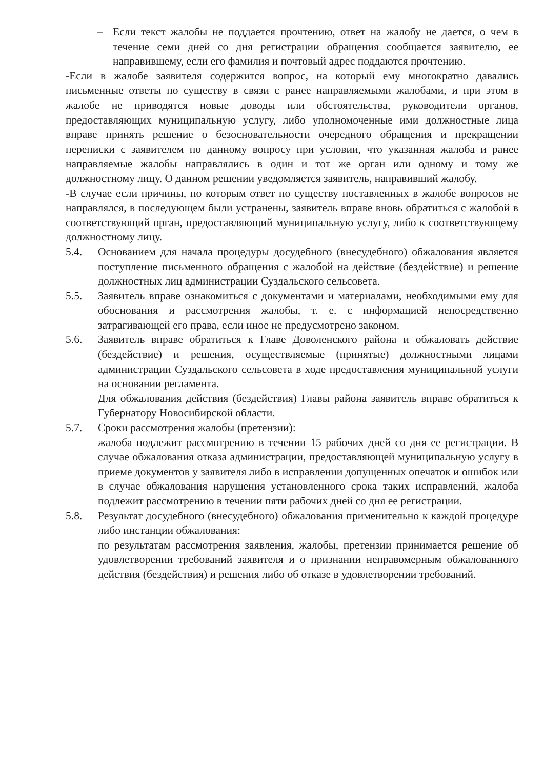– Если текст жалобы не поддается прочтению, ответ на жалобу не дается, о чем в течение семи дней со дня регистрации обращения сообщается заявителю, ее направившему, если его фамилия и почтовый адрес поддаются прочтению.
-Если в жалобе заявителя содержится вопрос, на который ему многократно давались письменные ответы по существу в связи с ранее направляемыми жалобами, и при этом в жалобе не приводятся новые доводы или обстоятельства, руководители органов, предоставляющих муниципальную услугу, либо уполномоченные ими должностные лица вправе принять решение о безосновательности очередного обращения и прекращении переписки с заявителем по данному вопросу при условии, что указанная жалоба и ранее направляемые жалобы направлялись в один и тот же орган или одному и тому же должностному лицу. О данном решении уведомляется заявитель, направивший жалобу.
-В случае если причины, по которым ответ по существу поставленных в жалобе вопросов не направлялся, в последующем были устранены, заявитель вправе вновь обратиться с жалобой в соответствующий орган, предоставляющий муниципальную услугу, либо к соответствующему должностному лицу.
5.4. Основанием для начала процедуры досудебного (внесудебного) обжалования является поступление письменного обращения с жалобой на действие (бездействие) и решение должностных лиц администрации Суздальского сельсовета.
5.5. Заявитель вправе ознакомиться с документами и материалами, необходимыми ему для обоснования и рассмотрения жалобы, т. е. с информацией непосредственно затрагивающей его права, если иное не предусмотрено законом.
5.6. Заявитель вправе обратиться к Главе Доволенского района и обжаловать действие (бездействие) и решения, осуществляемые (принятые) должностными лицами администрации Суздальского сельсовета в ходе предоставления муниципальной услуги на основании регламента.
Для обжалования действия (бездействия) Главы района заявитель вправе обратиться к Губернатору Новосибирской области.
5.7. Сроки рассмотрения жалобы (претензии):
жалоба подлежит рассмотрению в течении 15 рабочих дней со дня ее регистрации. В случае обжалования отказа администрации, предоставляющей муниципальную услугу в приеме документов у заявителя либо в исправлении допущенных опечаток и ошибок или в случае обжалования нарушения установленного срока таких исправлений, жалоба подлежит рассмотрению в течении пяти рабочих дней со дня ее регистрации.
5.8. Результат досудебного (внесудебного) обжалования применительно к каждой процедуре либо инстанции обжалования:
по результатам рассмотрения заявления, жалобы, претензии принимается решение об удовлетворении требований заявителя и о признании неправомерным обжалованного действия (бездействия) и решения либо об отказе в удовлетворении требований.